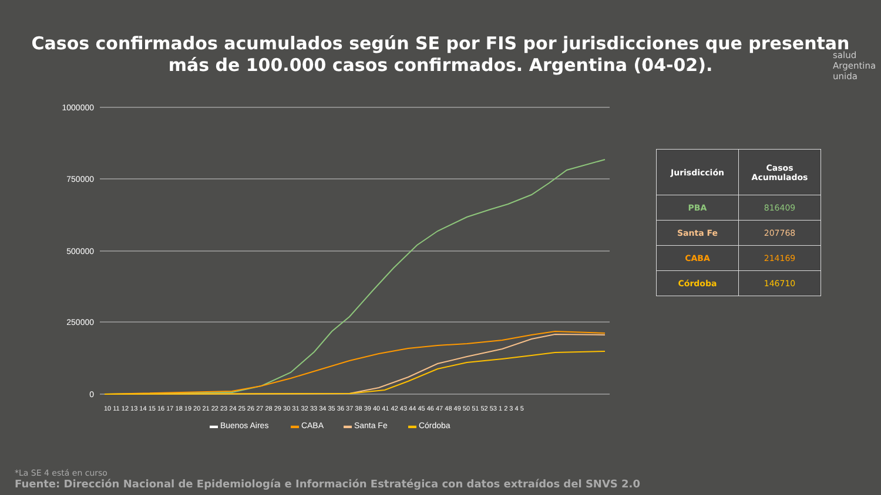Casos confirmados acumulados según SE por FIS por jurisdicciones que presentan
más de 100.000 casos confirmados. Argentina (04-02).
1000000
750000
500000
250000
0
▬ Buenos Aires
▬ CABA
▬ Santa Fe
▬ Córdoba
10 11 12 13 14 15 16 17 18 19 20 21 22 23 24 25 26 27 28 29 30 31 32 33 34 35 36 37 38 39 40 41 42 43 44 45 46 47 48 49 50 51 52 53 1 2 3 4 5
| Jurisdicción | Casos Acumulados |
| --- | --- |
| PBA | 816409 |
| Santa Fe | 207768 |
| CABA | 214169 |
| Córdoba | 146710 |
salud
Argentina unida
*La SE 4 está en curso
Fuente: Dirección Nacional de Epidemiología e Información Estratégica con datos extraídos del SNVS 2.0